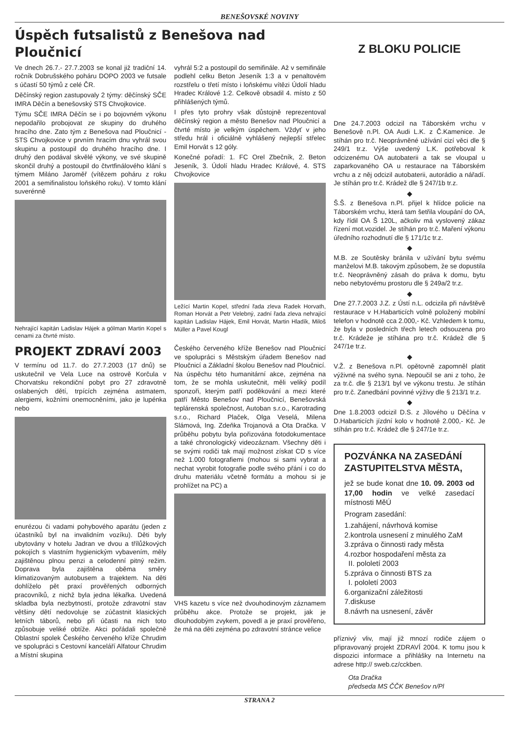BENEŠOVSKÉ NOVINY
Úspěch futsalistů z Benešova nad Ploučnicí
Ve dnech 26.7.- 27.7.2003 se konal již tradiční 14. ročník Dobrušského poháru DOPO 2003 ve futsale s účastí 50 týmů z celé ČR.
Děčínský region zastupovaly 2 týmy: děčínský SČE IMRA Děčín a benešovský STS Chvojkovice.
Týmu SČE IMRA Děčín se i po bojovném výkonu nepodařilo probojovat ze skupiny do druhého hracího dne. Zato tým z Benešova nad Ploučnicí - STS Chvojkovice v prvním hracím dnu vyhrál svou skupinu a postoupil do druhého hracího dne. I druhý den podával skvělé výkony, ve své skupině skončil druhý a postoupil do čtvrtfinálového klání s týmem Miláno Jaroměř (vítězem poháru z roku 2001 a semifinalistou loňského roku). V tomto klání suverénně
Nehrající kapitán Ladislav Hájek a gólman Martin Kopel s cenami za čtvrté místo.
PROJEKT ZDRAVÍ 2003
V termínu od 11.7. do 27.7.2003 (17 dnů) se uskutečnil ve Vela Luce na ostrově Korčula v Chorvatsku rekondiční pobyt pro 27 zdravotně oslabených dětí, trpících zejména astmatem, alergiemi, kožními onemocněními, jako je lupénka nebo
enurézou či vadami pohybového aparátu (jeden z účastníků byl na invalidním vozíku). Děti byly ubytovány v hotelu Jadran ve dvou a třílůžkových pokojích s vlastním hygienickým vybavením, měly zajištěnou plnou penzi a celodenní pitný režim. Doprava byla zajištěna oběma směry klimatizovaným autobusem a trajektem. Na děti dohlíželo pět praxí prověřených odborných pracovníků, z nichž byla jedna lékařka. Uvedená skladba byla nezbytností, protože zdravotní stav většiny dětí nedovoluje se zúčastnit klasických letních táborů, nebo při účasti na nich toto způsobuje veliké obtíže. Akci pořádali společně Oblastní spolek Českého červeného kříže Chrudim ve spolupráci s Cestovní kanceláří Alfatour Chrudim a Místní skupina
vyhrál 5:2 a postoupil do semifinále. Až v semifinále podlehl celku Beton Jeseník 1:3 a v penaltovém rozstřelu o třetí místo i loňskému vítězi Údolí hladu Hradec Králové 1:2. Celkově obsadil 4. místo z 50 přihlášených týmů.
I přes tyto prohry však důstojně reprezentoval děčínský region a město Benešov nad Ploučnicí a čtvrté místo je velkým úspěchem. Vždyť v jeho středu hrál i oficiálně vyhlášený nejlepší střelec Emil Horvát s 12 góly.
Konečné pořadí: 1. FC Orel Zbečník, 2. Beton Jeseník, 3. Údolí hladu Hradec Králové, 4. STS Chvojkovice
Ležící Martin Kopel, střední řada zleva Radek Horvath, Roman Horvát a Petr Velebný, zadní řada zleva nehrající kapitán Ladislav Hájek, Emil Horvát, Martin Hladík, Miloš Müller a Pavel Kougl
Českého červeného kříže Benešov nad Ploučnicí ve spolupráci s Městským úřadem Benešov nad Ploučnicí a Základní školou Benešov nad Ploučnicí. Na úspěchu této humanitární akce, zejména na tom, že se mohla uskutečnit, měli veliký podíl sponzoři, kterým patří poděkování a mezi které patří Město Benešov nad Ploučnicí, Benešovská teplárenská společnost, Autoban s.r.o., Karotrading s.r.o., Richard Plaček, Olga Veselá, Milena Slámová, Ing. Zdeňka Trojanová a Ota Dračka. V průběhu pobytu byla pořizována fotodokumentace a také chronologický videozáznam. Všechny děti i se svými rodiči tak mají možnost získat CD s více než 1.000 fotografiemi (mohou si sami vybrat a nechat vyrobit fotografie podle svého přání i co do druhu materiálu včetně formátu a mohou si je prohlížet na PC) a
VHS kazetu s více než dvouhodinovým záznamem průběhu akce. Protože se projekt, jak je dlouhodobým zvykem, povedl a je praxí prověřeno, že má na děti zejména po zdravotní stránce velice
Z BLOKU POLICIE
Dne 24.7.2003 odcizil na Táborském vrchu v Benešově n.Pl. OA Audi L.K. z Č.Kamenice. Je stíhán pro tr.č. Neoprávněné užívání cizí věci dle § 249/1 tr.z. Výše uvedený L.K. potřeboval k odcizenému OA autobaterii a tak se vloupal u zaparkovaného OA u restaurace na Táborském vrchu a z něj odcizil autobaterii, autorádio a nářadí. Je stíhán pro tr.č. Krádež dle § 247/1b tr.z.
◆
Š.Š. z Benešova n.Pl. přijel k hlídce policie na Táborském vrchu, která tam šetřila vloupání do OA, kdy řídil OA Š 120L, ačkoliv má vyslovený zákaz řízení mot.vozidel. Je stíhán pro tr.č. Maření výkonu úředního rozhodnutí dle § 171/1c tr.z.
◆
M.B. ze Soutěsky bránila v užívání bytu svému manželovi M.B. takovým způsobem, že se dopustila tr.č. Neoprávněný zásah do práva k domu, bytu nebo nebytovému prostoru dle § 249a/2 tr.z.
◆
Dne 27.7.2003 J.Z. z Ústí n.L. odcizila při návštěvě restaurace v H.Habarticích volně položený mobilní telefon v hodnotě cca 2.000,- Kč. Vzhledem k tomu, že byla v posledních třech letech odsouzena pro tr.č. Krádeže je stíhána pro tr.č. Krádež dle § 247/1e tr.z.
◆
V.Ž. z Benešova n.Pl. opětovně zapomněl platit výživné na svého syna. Nepoučil se ani z toho, že za tr.č. dle § 213/1 byl ve výkonu trestu. Je stíhán pro tr.č. Zanedbání povinné výživy dle § 213/1 tr.z.
◆
Dne 1.8.2003 odcizil D.S. z Jílového u Děčína v D.Habarticích jízdní kolo v hodnotě 2.000,- Kč. Je stíhán pro tr.č. Krádež dle § 247/1e tr.z.
POZVÁNKA NA ZASEDÁNÍ ZASTUPITELSTVA MĚSTA,
jež se bude konat dne 10. 09. 2003 od 17,00 hodin ve velké zasedací místnosti MěÚ
Program zasedání:
1.zahájení, návrhová komise
2.kontrola usnesení z minulého ZaM
3.zpráva o činnosti rady města
4.rozbor hospodaření města za
II. pololetí 2003
5.zpráva o činnosti BTS za
I. pololetí 2003
6.organizační záležitosti
7.diskuse
8.návrh na usnesení, závěr
příznivý vliv, mají již mnozí rodiče zájem o připravovaný projekt ZDRAVÍ 2004. K tomu jsou k dispozici informace a přihlášky na Internetu na adrese http:// sweb.cz/cckben.
Ota Dračka
předseda MS ČČK Benešov n/Pl
STRANA 2